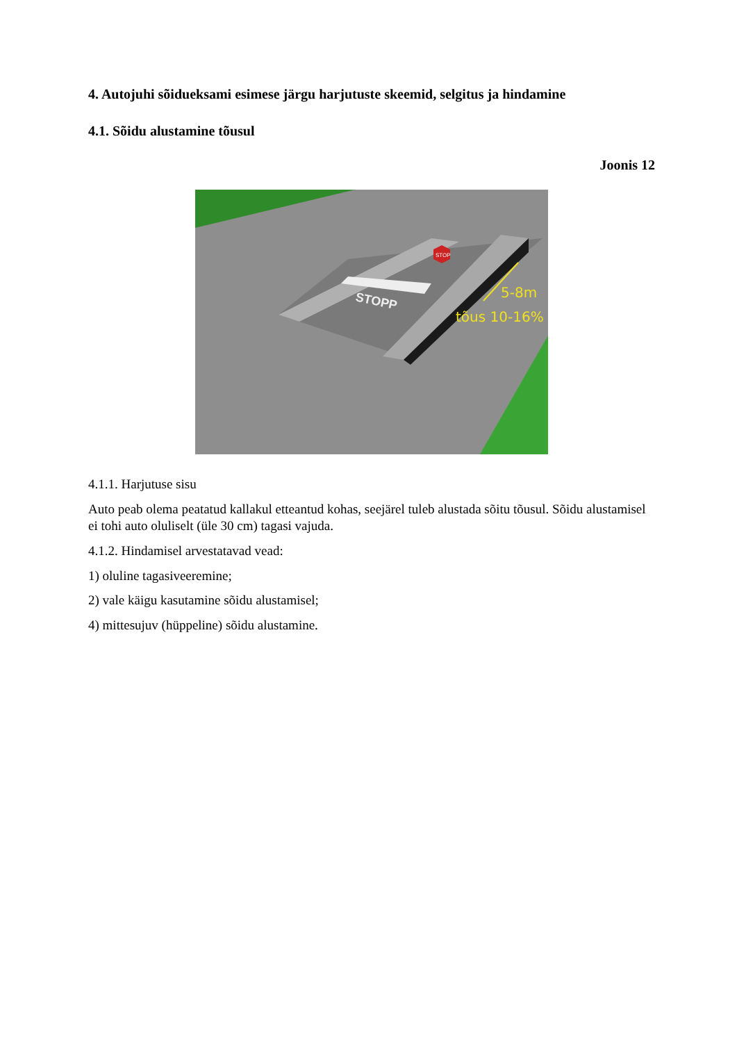4. Autojuhi sõidueksami esimese järgu harjutuste skeemid, selgitus ja hindamine
4.1. Sõidu alustamine tõusul
Joonis 12
STOPP
STOP
5-8m
tõus 10-16%
4.1.1. Harjutuse sisu
Auto peab olema peatatud kallakul etteantud kohas, seejärel tuleb alustada sõitu tõusul. Sõidu alustamisel ei tohi auto oluliselt (üle 30 cm) tagasi vajuda.
4.1.2. Hindamisel arvestatavad vead:
1) oluline tagasiveeremine;
2) vale käigu kasutamine sõidu alustamisel;
4) mittesujuv (hüppeline) sõidu alustamine.